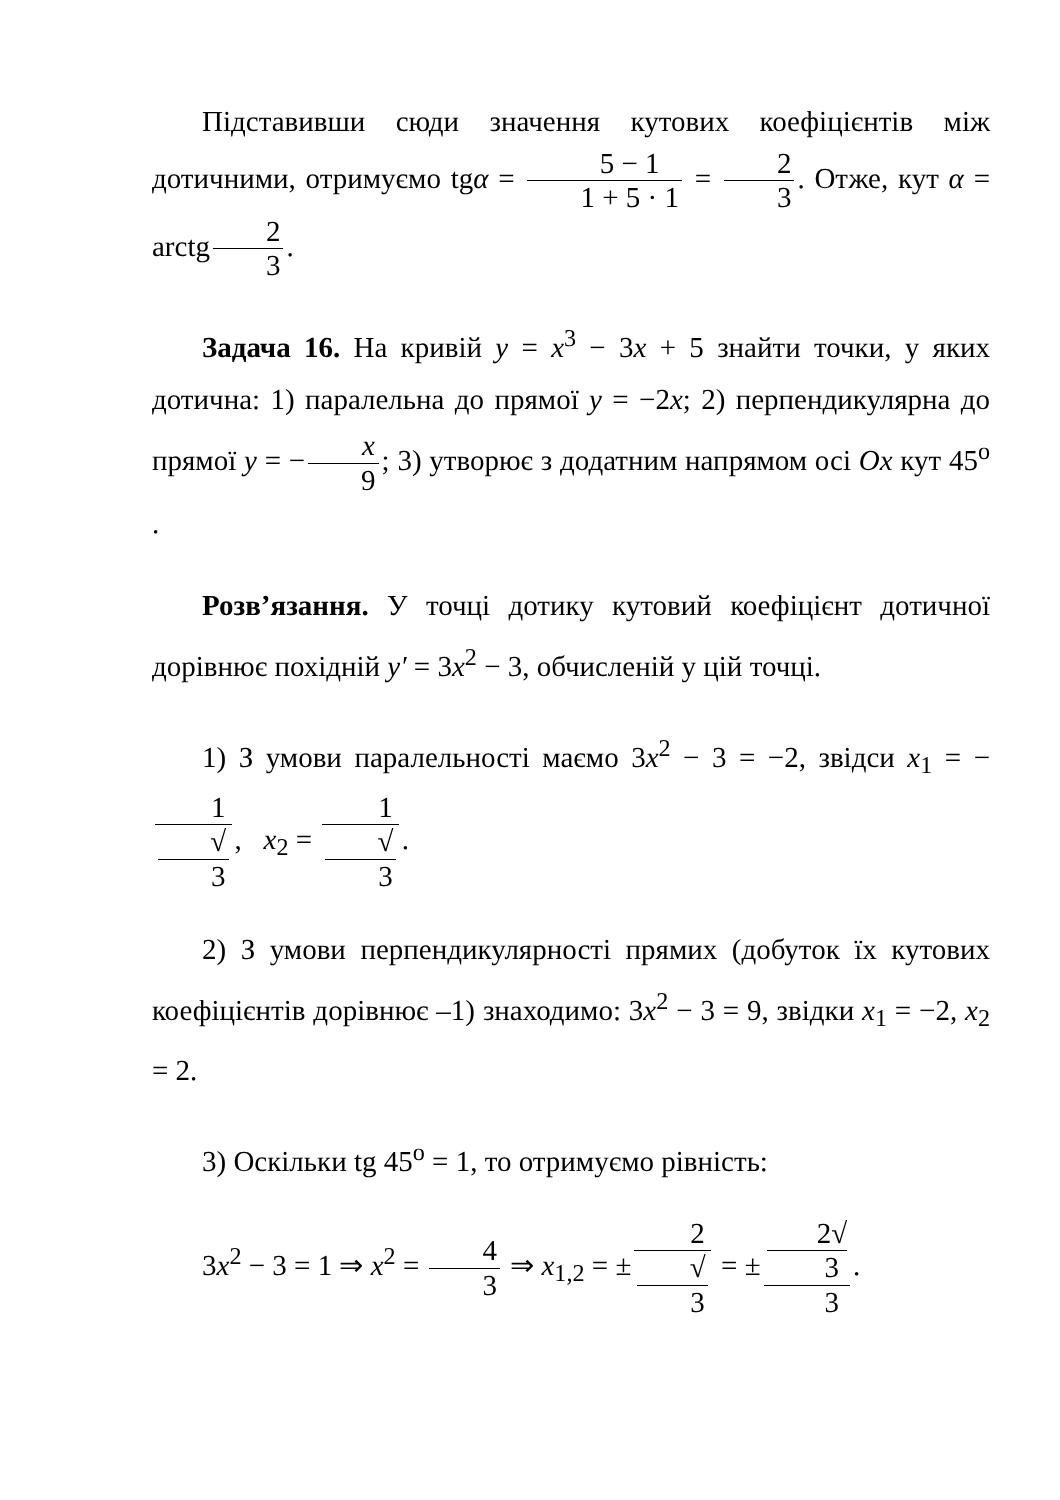Підставивши сюди значення кутових коефіцієнтів між дотичними, отримуємо tgα = 5 − 1 1 + 5 · 1 = 2 3. Отже, кут α = arctg 2 3.
Задача 16. На кривій y = x<sup>3</sup> − 3x + 5 знайти точки, у яких дотична: 1) паралельна до прямої y = −2x; 2) перпендикулярна до прямої y = − x 9; 3) утворює з додатним напрямом осі Ox кут 45<sup>o</sup> .
Розв’язання. У точці дотику кутовий коефіцієнт дотичної дорівнює похідній y′ = 3x<sup>2</sup> − 3, обчисленій у цій точці.
1) З умови паралельності маємо 3x<sup>2</sup> − 3 = −2, звідси x<sub>1</sub> = − 1 √
3, x<sub>2</sub> = 1 √
3.
2) З умови перпендикулярності прямих (добуток їх кутових коефіцієнтів дорівнює –1) знаходимо: 3x<sup>2</sup> − 3 = 9, звідки x<sub>1</sub> = −2, x<sub>2</sub> = 2.
3) Оскільки tg 45<sup>o</sup> = 1, то отримуємо рівність:
3x<sup>2</sup> − 3 = 1 ⇒ x<sup>2</sup> = 4 3 ⇒ x<sub>1,2</sub> = ± 2 √
3 = ± 2√
3 3.